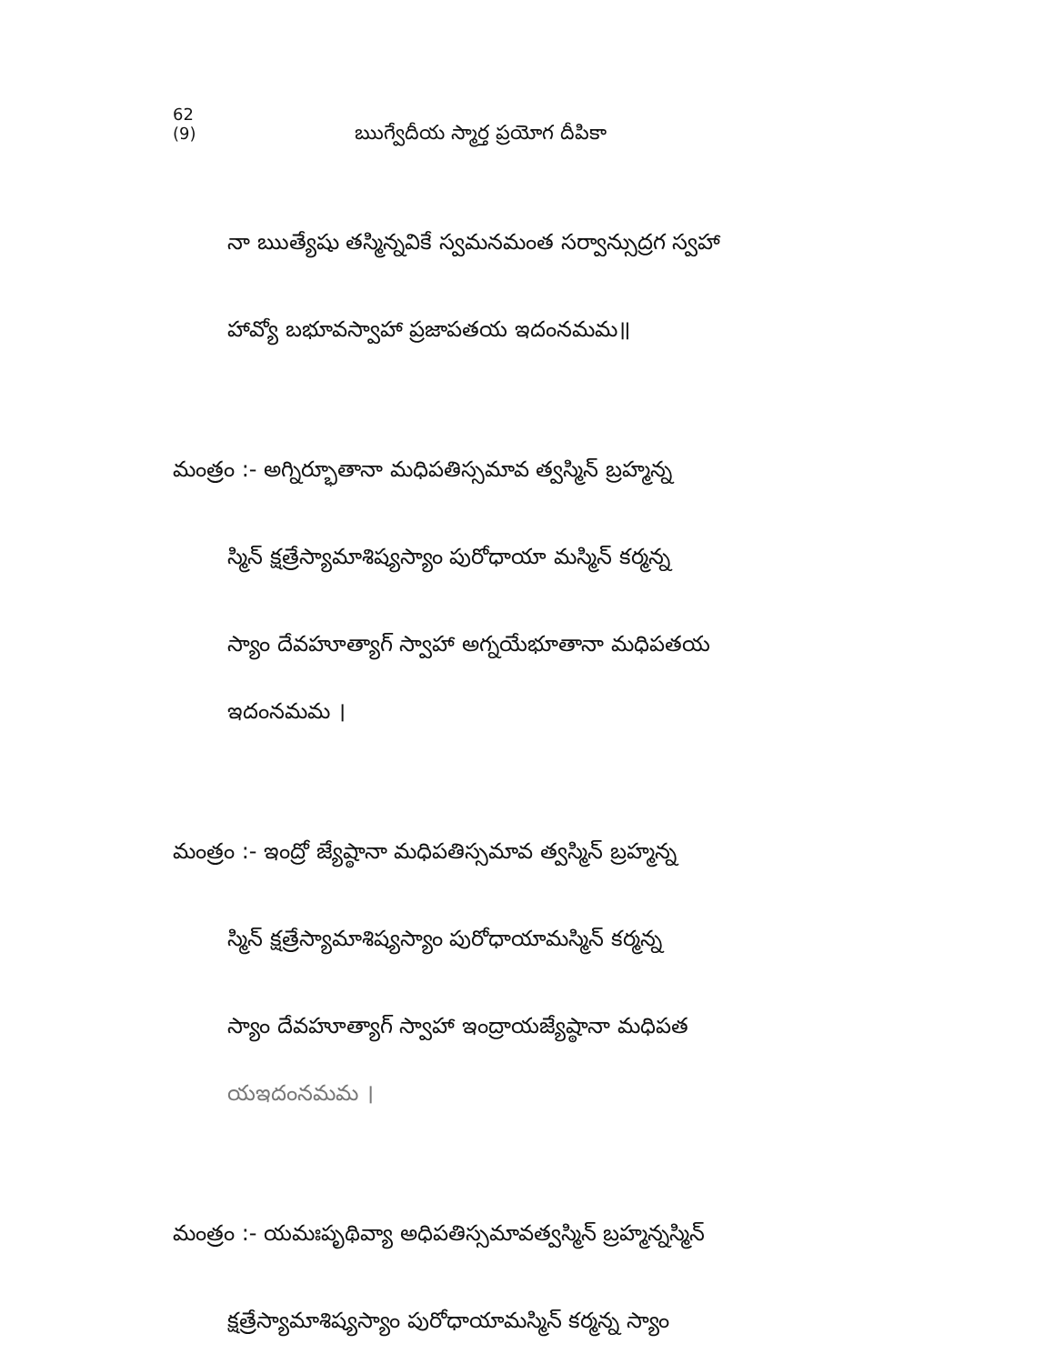62 (9) ఋగ్వేదీయ స్మార్త ప్రయోగ దీపికా
నా ఋత్యేషు తస్మిన్నవికే స్వమనమంత సర్వాన్సుద్రగ స్వహా
హావ్యో బభూవస్వాహా ప్రజాపతయ ఇదంనమమ॥
మంత్రం :- అగ్నిర్భూతానా మధిపతిస్సమావ త్వస్మిన్ బ్రహ్మన్న
స్మిన్ క్షత్రేస్యామాశిష్యస్యాం పురోధాయా మస్మిన్ కర్మన్న
స్యాం దేవహూత్యాగ్ స్వాహా అగ్నయేభూతానా మధిపతయ
ఇదంనమమ ।
మంత్రం :- ఇంద్రో జ్యేష్ఠానా మధిపతిస్సమావ త్వస్మిన్ బ్రహ్మన్న
స్మిన్ క్షత్రేస్యామాశిష్యస్యాం పురోధాయామస్మిన్ కర్మన్న
స్యాం దేవహూత్యాగ్ స్వాహా ఇంద్రాయజ్యేష్ఠానా మధిపత
యఇదంనమమ ।
మంత్రం :- యమఃపృథివ్యా అధిపతిస్సమావత్వస్మిన్ బ్రహ్మన్నస్మిన్
క్షత్రేస్యామాశిష్యస్యాం పురోధాయామస్మిన్ కర్మన్న స్యాం